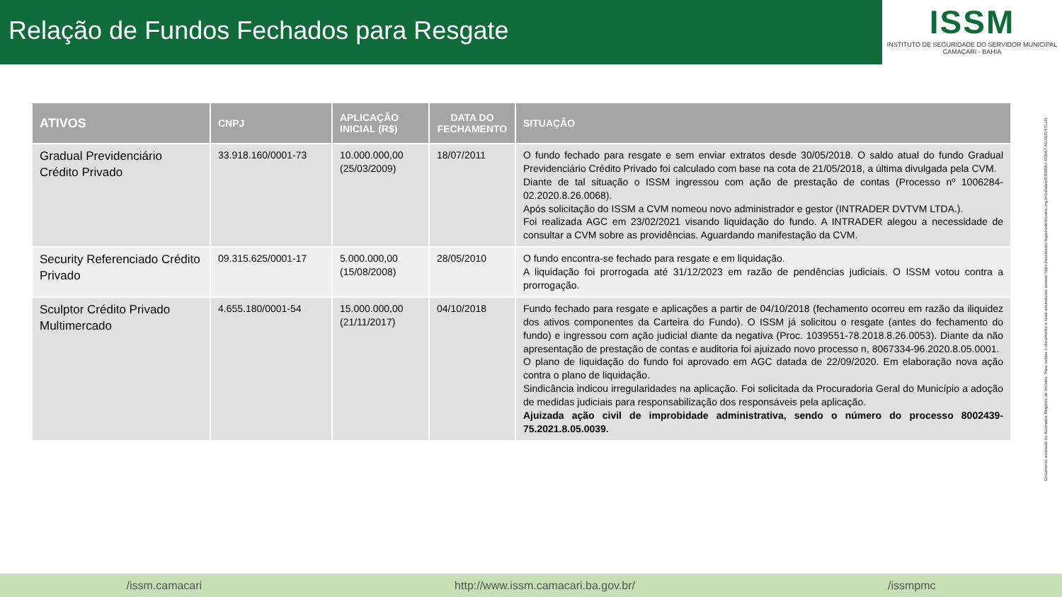Relação de Fundos Fechados para Resgate
ISSM
INSTITUTO DE SEGURIDADE DO SERVIDOR MUNICIPAL
CAMAÇARI - BAHIA
| ATIVOS | CNPJ | APLICAÇÃO INICIAL (R$) | DATA DO FECHAMENTO | SITUAÇÃO |
| --- | --- | --- | --- | --- |
| Gradual Previdenciário Crédito Privado | 33.918.160/0001-73 | 10.000.000,00 (25/03/2009) | 18/07/2011 | O fundo fechado para resgate e sem enviar extratos desde 30/05/2018. O saldo atual do fundo Gradual Previdenciário Crédito Privado foi calculado com base na cota de 21/05/2018, a última divulgada pela CVM. Diante de tal situação o ISSM ingressou com ação de prestação de contas (Processo nº 1006284-02.2020.8.26.0068). Após solicitação do ISSM a CVM nomeou novo administrador e gestor (INTRADER DVTVM LTDA.). Foi realizada AGC em 23/02/2021 visando liquidação do fundo. A INTRADER alegou a necessidade de consultar a CVM sobre as providências. Aguardando manifestação da CVM. |
| Security Referenciado Crédito Privado | 09.315.625/0001-17 | 5.000.000,00 (15/08/2008) | 28/05/2010 | O fundo encontra-se fechado para resgate e em liquidação. A liquidação foi prorrogada até 31/12/2023 em razão de pendências judiciais. O ISSM votou contra a prorrogação. |
| Sculptor Crédito Privado Multimercado | 4.655.180/0001-54 | 15.000.000,00 (21/11/2017) | 04/10/2018 | Fundo fechado para resgate e aplicações a partir de 04/10/2018 (fechamento ocorreu em razão da iliquidez dos ativos componentes da Carteira do Fundo). O ISSM já solicitou o resgate (antes do fechamento do fundo) e ingressou com ação judicial diante da negativa (Proc. 1039551-78.2018.8.26.0053). Diante da não apresentação de prestação de contas e auditoria foi ajuizado novo processo n, 8067334-96.2020.8.05.0001. O plano de liquidação do fundo foi aprovado em AGC datada de 22/09/2020. Em elaboração nova ação contra o plano de liquidação. Sindicância indicou irregularidades na aplicação. Foi solicitada da Procuradoria Geral do Município a adoção de medidas judiciais para responsabilização dos responsáveis pela aplicação. Ajuizada ação civil de improbidade administrativa, sendo o número do processo 8002439-75.2021.8.05.0039. |
Documento assinado no Assinador Registro de Imóveis. Para validar o documento e suas assinaturas acesse https://assinador.registrodeimoveis.org.br/validate/E8WMU-XG5K7-AUXED-5TLLN.
/issm.camacari http://www.issm.camacari.ba.gov.br/ /issmpmc